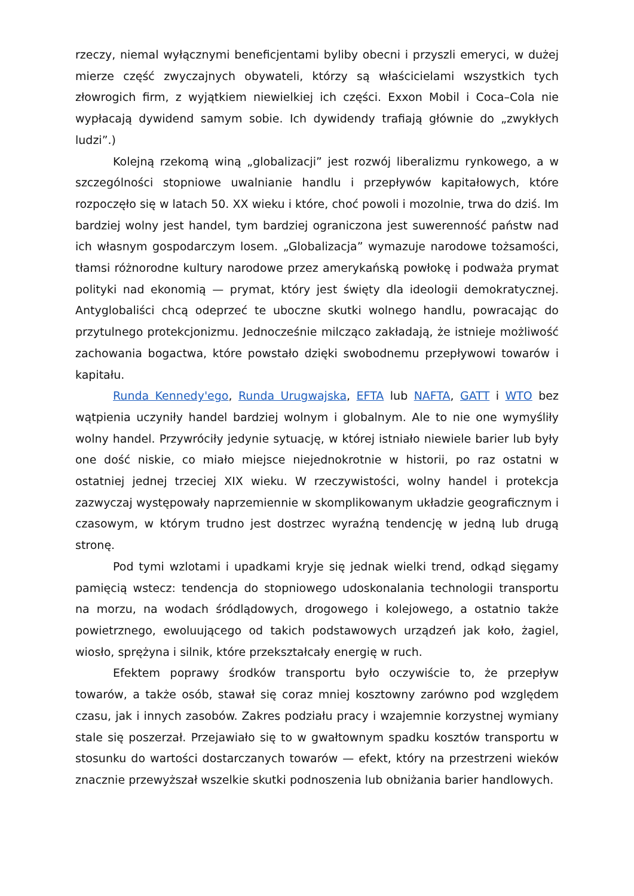rzeczy, niemal wyłącznymi beneficjentami byliby obecni i przyszli emeryci, w dużej mierze część zwyczajnych obywateli, którzy są właścicielami wszystkich tych złowrogich firm, z wyjątkiem niewielkiej ich części. Exxon Mobil i Coca–Cola nie wypłacają dywidend samym sobie. Ich dywidendy trafiają głównie do „zwykłych ludzi”.)
Kolejną rzekomą winą „globalizacji” jest rozwój liberalizmu rynkowego, a w szczególności stopniowe uwalnianie handlu i przepływów kapitałowych, które rozpoczęło się w latach 50. XX wieku i które, choć powoli i mozolnie, trwa do dziś. Im bardziej wolny jest handel, tym bardziej ograniczona jest suwerenność państw nad ich własnym gospodarczym losem. „Globalizacja” wymazuje narodowe tożsamości, tłamsi różnorodne kultury narodowe przez amerykańską powłokę i podważa prymat polityki nad ekonomią — prymat, który jest święty dla ideologii demokratycznej. Antyglobaliści chcą odeprzeć te uboczne skutki wolnego handlu, powracając do przytulnego protekcjonizmu. Jednocześnie milcząco zakładają, że istnieje możliwość zachowania bogactwa, które powstało dzięki swobodnemu przepływowi towarów i kapitału.
Runda Kennedy'ego, Runda Urugwajska, EFTA lub NAFTA, GATT i WTO bez wątpienia uczyniły handel bardziej wolnym i globalnym. Ale to nie one wymyśliły wolny handel. Przywróciły jedynie sytuację, w której istniało niewiele barier lub były one dość niskie, co miało miejsce niejednokrotnie w historii, po raz ostatni w ostatniej jednej trzeciej XIX wieku. W rzeczywistości, wolny handel i protekcja zazwyczaj występowały naprzemiennie w skomplikowanym układzie geograficznym i czasowym, w którym trudno jest dostrzec wyraźną tendencję w jedną lub drugą stronę.
Pod tymi wzlotami i upadkami kryje się jednak wielki trend, odkąd sięgamy pamięcią wstecz: tendencja do stopniowego udoskonalania technologii transportu na morzu, na wodach śródlądowych, drogowego i kolejowego, a ostatnio także powietrznego, ewoluującego od takich podstawowych urządzeń jak koło, żagiel, wiosło, sprężyna i silnik, które przekształcały energię w ruch.
Efektem poprawy środków transportu było oczywiście to, że przepływ towarów, a także osób, stawał się coraz mniej kosztowny zarówno pod względem czasu, jak i innych zasobów. Zakres podziału pracy i wzajemnie korzystnej wymiany stale się poszerzał. Przejawiało się to w gwałtownym spadku kosztów transportu w stosunku do wartości dostarczanych towarów — efekt, który na przestrzeni wieków znacznie przewyższał wszelkie skutki podnoszenia lub obniżania barier handlowych.